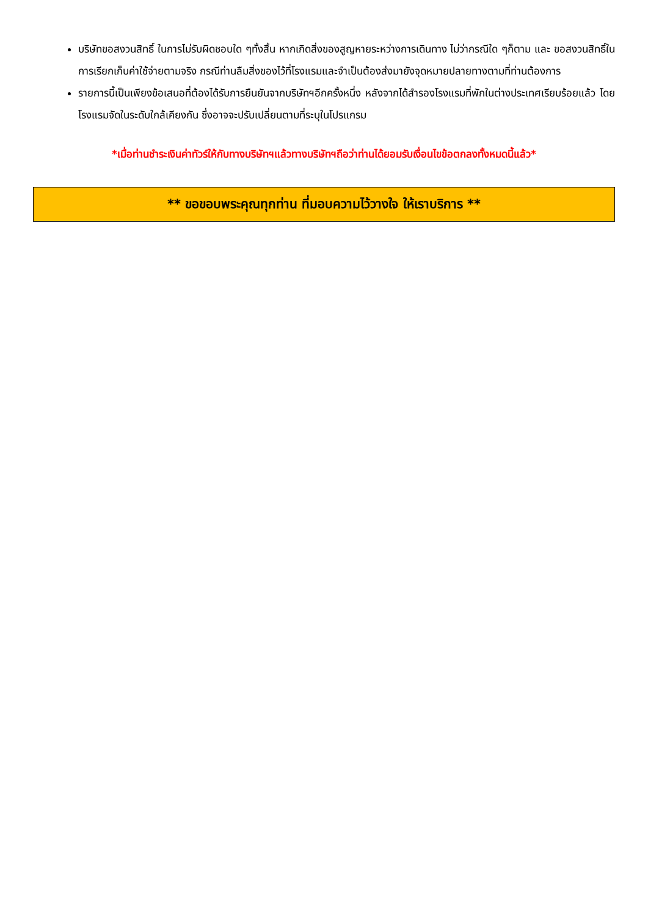บริษัทขอสงวนสิทธิ์ ในการไม่รับผิดชอบใด ๆทั้งสิ้น หากเกิดสิ่งของสูญหายระหว่างการเดินทาง ไม่ว่ากรณีใด ๆก็ตาม และ ขอสงวนสิทธิ์ในการเรียกเก็บค่าใช้จ่ายตามจริง กรณีท่านลืมสิ่งของไว้ที่โรงแรมและจำเป็นต้องส่งมายังจุดหมายปลายทางตามที่ท่านต้องการ
รายการนี้เป็นเพียงข้อเสนอที่ต้องได้รับการยืนยันจากบริษัทฯอีกครั้งหนึ่ง หลังจากได้สำรองโรงแรมที่พักในต่างประเทศเรียบร้อยแล้ว โดยโรงแรมจัดในระดับใกล้เคียงกัน ซึ่งอาจจะปรับเปลี่ยนตามที่ระบุในโปรแกรม
*เมื่อท่านชำระเงินค่าทัวร์ให้กับทางบริษัทฯแล้วทางบริษัทฯถือว่าท่านได้ยอมรับเงื่อนไขข้อตกลงทั้งหมดนี้แล้ว*
** ขอขอบพระคุณทุกท่าน ที่มอบความไว้วางใจ ให้เราบริการ **